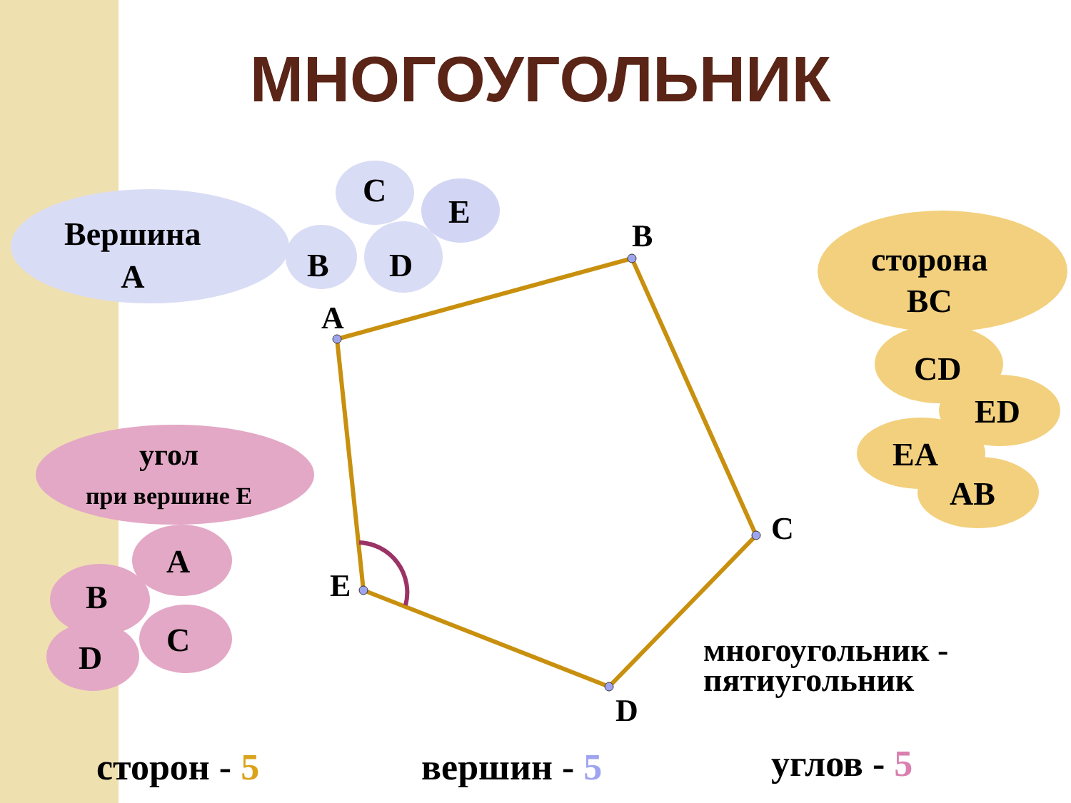МНОГОУГОЛЬНИК
Вершина
А
В
С
D
Е
A
B
C
D
E
сторона
ВС
CD
ED
EA
AB
угол
при вершине Е
А
В
С
D
многоугольник -
пятиугольник
сторон - 5 вершин - 5 углов - 5